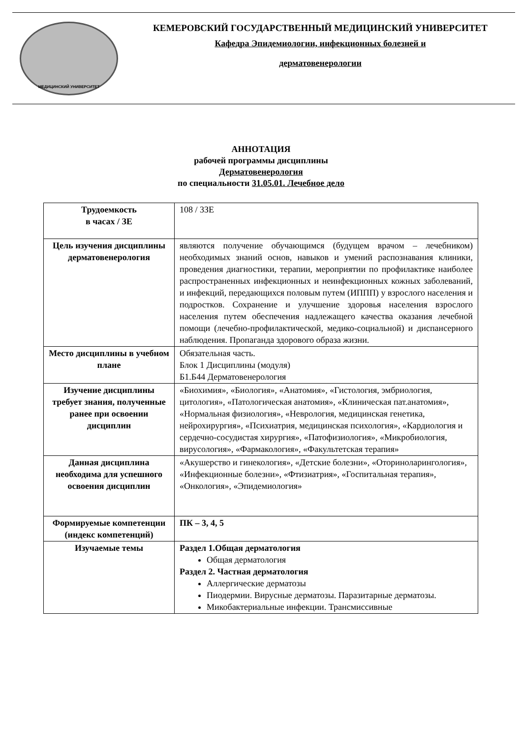МЕДИЦИНСКИЙ УНИВЕРСИТЕТ
КЕМЕРОВСКИЙ ГОСУДАРСТВЕННЫЙ МЕДИЦИНСКИЙ УНИВЕРСИТЕТ
Кафедра Эпидемиологии, инфекционных болезней и
дерматовенерологии
АННОТАЦИЯ
рабочей программы дисциплины
Дерматовенерология
по специальности 31.05.01. Лечебное дело
| Трудоемкость в часах / ЗЕ | 108 / 3ЗЕ |
| Цель изучения дисциплины дерматовенерология | являются получение обучающимся (будущем врачом – лечебником) необходимых знаний основ, навыков и умений распознавания клиники, проведения диагностики, терапии, мероприятии по профилактике наиболее распространенных инфекционных и неинфекционных кожных заболеваний, и инфекций, передающихся половым путем (ИППП) у взрослого населения и подростков. Сохранение и улучшение здоровья населения взрослого населения путем обеспечения надлежащего качества оказания лечебной помощи (лечебно-профилактической, медико-социальной) и диспансерного наблюдения. Пропаганда здорового образа жизни. |
| Место дисциплины в учебном плане | Обязательная часть. Блок 1 Дисциплины (модуля) Б1.Б44 Дерматовенерология |
| Изучение дисциплины требует знания, полученные ранее при освоении дисциплин | «Биохимия», «Биология», «Анатомия», «Гистология, эмбриология, цитология», «Патологическая анатомия», «Клиническая пат.анатомия», «Нормальная физиология», «Неврология, медицинская генетика, нейрохирургия», «Психиатрия, медицинская психология», «Кардиология и сердечно-сосудистая хирургия», «Патофизиология», «Микробиология, вирусология», «Фармакология», «Факультетская терапия» |
| Данная дисциплина необходима для успешного освоения дисциплин | «Акушерство и гинекология», «Детские болезни», «Оториноларингология», «Инфекционные болезни», «Фтизиатрия», «Госпитальная терапия», «Онкология», «Эпидемиология» |
| Формируемые компетенции (индекс компетенций) | ПК – 3, 4, 5 |
| Изучаемые темы | Раздел 1.Общая дерматология Общая дерматология Раздел 2. Частная дерматология Аллергические дерматозы Пиодермии. Вирусные дерматозы. Паразитарные дерматозы. Микобактериальные инфекции. Трансмиссивные |